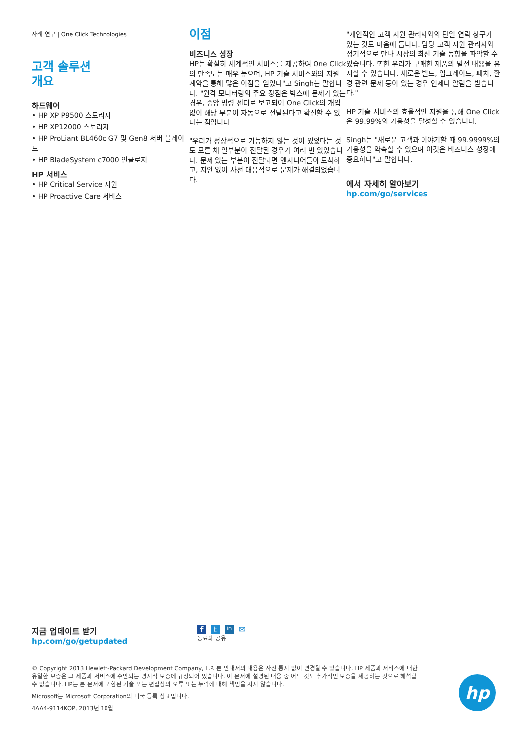사례 연구 | One Click Technologies
고객 솔루션
개요
하드웨어
• HP XP P9500 스토리지
• HP XP12000 스토리지
• HP ProLiant BL460c G7 및 Gen8 서버 블레이드
• HP BladeSystem c7000 인클로저
HP 서비스
• HP Critical Service 지원
• HP Proactive Care 서비스
이점
비즈니스 성장
HP는 확실히 세계적인 서비스를 제공하여 One Click의 만족도는 매우 높으며, HP 기술 서비스와의 지원 계약을 통해 많은 이점을 얻었다"고 Singh는 말합니다. "원격 모니터링의 주요 장점은 박스에 문제가 있는 경우, 중앙 명령 센터로 보고되어 One Click의 개입 없이 해당 부분이 자동으로 전달된다고 확신할 수 있다는 점입니다.
"우리가 정상적으로 기능하지 않는 것이 있었다는 것도 모른 채 일부분이 전달된 경우가 여러 번 있었습니다. 문제 있는 부분이 전달되면 엔지니어들이 도착하고, 지연 없이 사전 대응적으로 문제가 해결되었습니다.
"개인적인 고객 지원 관리자와의 단일 연락 창구가 있는 것도 마음에 듭니다. 담당 고객 지원 관리자와 정기적으로 만나 시장의 최신 기술 동향을 파악할 수 있습니다. 또한 우리가 구매한 제품의 발전 내용을 유지할 수 있습니다. 새로운 빌드, 업그레이드, 패치, 환경 관련 문제 등이 있는 경우 언제나 알림을 받습니다."
HP 기술 서비스의 효율적인 지원을 통해 One Click은 99.99%의 가용성을 달성할 수 있습니다.
Singh는 "새로운 고객과 이야기할 때 99.9999%의 가용성을 약속할 수 있으며 이것은 비즈니스 성장에 중요하다"고 말합니다.
에서 자세히 알아보기
hp.com/go/services
지금 업데이트 받기
hp.com/go/getupdated
f t in ✉
동료와 공유
© Copyright 2013 Hewlett-Packard Development Company, L.P. 본 안내서의 내용은 사전 통지 없이 변경될 수 있습니다. HP 제품과 서비스에 대한 유일한 보증은 그 제품과 서비스에 수반되는 명시적 보증에 규정되어 있습니다. 이 문서에 설명된 내용 중 어느 것도 추가적인 보증을 제공하는 것으로 해석할 수 없습니다. HP는 본 문서에 포함된 기술 또는 편집상의 오류 또는 누락에 대해 책임을 지지 않습니다.
Microsoft는 Microsoft Corporation의 미국 등록 상표입니다.
4AA4-9114KOP, 2013년 10월
hp